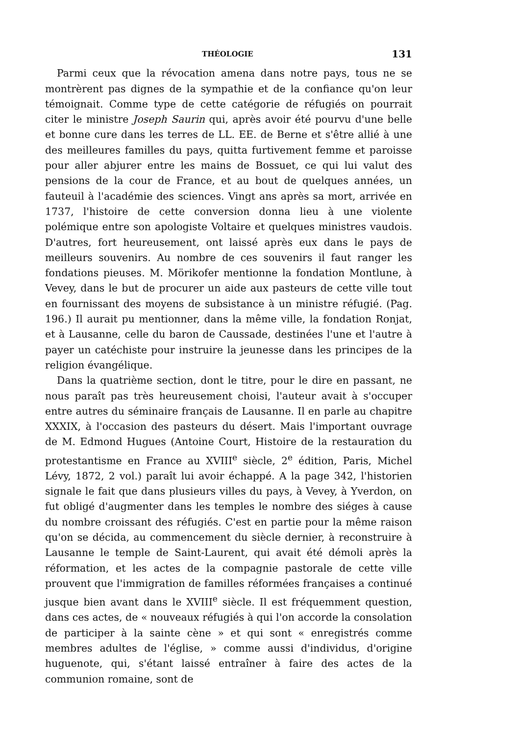THÉOLOGIE 131
Parmi ceux que la révocation amena dans notre pays, tous ne se montrèrent pas dignes de la sympathie et de la confiance qu'on leur témoignait. Comme type de cette catégorie de réfugiés on pourrait citer le ministre Joseph Saurin qui, après avoir été pourvu d'une belle et bonne cure dans les terres de LL. EE. de Berne et s'être allié à une des meilleures familles du pays, quitta furtivement femme et paroisse pour aller abjurer entre les mains de Bossuet, ce qui lui valut des pensions de la cour de France, et au bout de quelques années, un fauteuil à l'académie des sciences. Vingt ans après sa mort, arrivée en 1737, l'histoire de cette conversion donna lieu à une violente polémique entre son apologiste Voltaire et quelques ministres vaudois. D'autres, fort heureusement, ont laissé après eux dans le pays de meilleurs souvenirs. Au nombre de ces souvenirs il faut ranger les fondations pieuses. M. Mörikofer mentionne la fondation Montlune, à Vevey, dans le but de procurer un aide aux pasteurs de cette ville tout en fournissant des moyens de subsistance à un ministre réfugié. (Pag. 196.) Il aurait pu mentionner, dans la même ville, la fondation Ronjat, et à Lausanne, celle du baron de Caussade, destinées l'une et l'autre à payer un catéchiste pour instruire la jeunesse dans les principes de la religion évangélique.
Dans la quatrième section, dont le titre, pour le dire en passant, ne nous paraît pas très heureusement choisi, l'auteur avait à s'occuper entre autres du séminaire français de Lausanne. Il en parle au chapitre XXXIX, à l'occasion des pasteurs du désert. Mais l'important ouvrage de M. Edmond Hugues (Antoine Court, Histoire de la restauration du protestantisme en France au XVIII<sup>e</sup> siècle, 2<sup>e</sup> édition, Paris, Michel Lévy, 1872, 2 vol.) paraît lui avoir échappé. A la page 342, l'historien signale le fait que dans plusieurs villes du pays, à Vevey, à Yverdon, on fut obligé d'augmenter dans les temples le nombre des siéges à cause du nombre croissant des réfugiés. C'est en partie pour la même raison qu'on se décida, au commencement du siècle dernier, à reconstruire à Lausanne le temple de Saint-Laurent, qui avait été démoli après la réformation, et les actes de la compagnie pastorale de cette ville prouvent que l'immigration de familles réformées françaises a continué jusque bien avant dans le XVIII<sup>e</sup> siècle. Il est fréquemment question, dans ces actes, de « nouveaux réfugiés à qui l'on accorde la consolation de participer à la sainte cène » et qui sont « enregistrés comme membres adultes de l'église, » comme aussi d'individus, d'origine huguenote, qui, s'étant laissé entraîner à faire des actes de la communion romaine, sont de